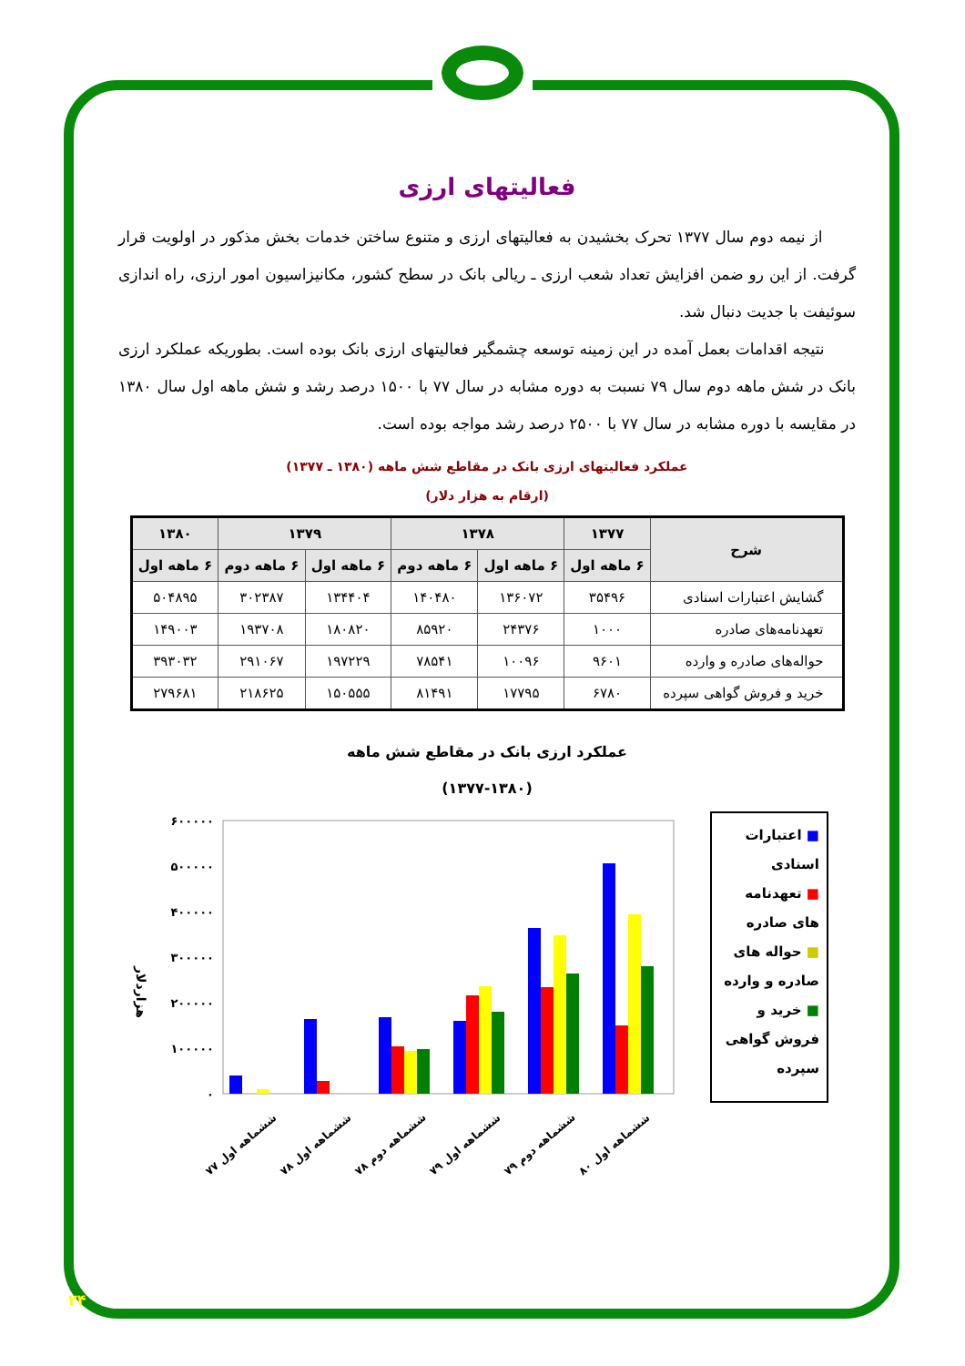فعالیتهای ارزی
از نیمه دوم سال ۱۳۷۷ تحرک بخشیدن به فعالیتهای ارزی و متنوع ساختن خدمات بخش مذکور در اولویت قرار گرفت. از این رو ضمن افزایش تعداد شعب ارزی ـ ریالی بانک در سطح کشور، مکانیزاسیون امور ارزی، راه اندازی سوئیفت با جدیت دنبال شد.
نتیجه اقدامات بعمل آمده در این زمینه توسعه چشمگیر فعالیتهای ارزی بانک بوده است. بطوریکه عملکرد ارزی بانک در شش ماهه دوم سال ۷۹ نسبت به دوره مشابه در سال ۷۷ با ۱۵۰۰ درصد رشد و شش ماهه اول سال ۱۳۸۰ در مقایسه با دوره مشابه در سال ۷۷ با ۲۵۰۰ درصد رشد مواجه بوده است.
عملکرد فعالیتهای ارزی بانک در مقاطع شش ماهه (۱۳۸۰ ـ ۱۳۷۷)
(ارقام به هزار دلار)
| شرح | ۱۳۷۷ | ۱۳۷۸ | | ۱۳۷۹ | | ۱۳۸۰ |
| --- | --- | --- | --- | --- | --- | --- |
| | ۶ ماهه اول | ۶ ماهه اول | ۶ ماهه دوم | ۶ ماهه اول | ۶ ماهه دوم | ۶ ماهه اول |
| گشایش اعتبارات اسنادی | ۳۵۴۹۶ | ۱۳۶۰۷۲ | ۱۴۰۴۸۰ | ۱۳۴۴۰۴ | ۳۰۲۳۸۷ | ۵۰۴۸۹۵ |
| تعهدنامه‌های صادره | ۱۰۰۰ | ۲۴۳۷۶ | ۸۵۹۲۰ | ۱۸۰۸۲۰ | ۱۹۳۷۰۸ | ۱۴۹۰۰۳ |
| حواله‌های صادره و وارده | ۹۶۰۱ | ۱۰۰۹۶ | ۷۸۵۴۱ | ۱۹۷۲۲۹ | ۲۹۱۰۶۷ | ۳۹۳۰۳۲ |
| خرید و فروش گواهی سپرده | ۶۷۸۰ | ۱۷۷۹۵ | ۸۱۴۹۱ | ۱۵۰۵۵۵ | ۲۱۸۶۲۵ | ۲۷۹۶۸۱ |
عملکرد ارزی بانک در مقاطع شش ماهه
(۱۳۷۷-۱۳۸۰)
هزاردلار
۶۰۰۰۰۰
۵۰۰۰۰۰
۴۰۰۰۰۰
۳۰۰۰۰۰
۲۰۰۰۰۰
۱۰۰۰۰۰
۰
ششماهه اول ۷۷
ششماهه اول ۷۸
ششماهه دوم ۷۸
ششماهه اول ۷۹
ششماهه دوم ۷۹
ششماهه اول ۸۰
■ اعتبارات اسنادی
■ تعهدنامه های صادره
■ حواله های صادره و وارده
■ خرید و فروش گواهی سپرده
۲۴